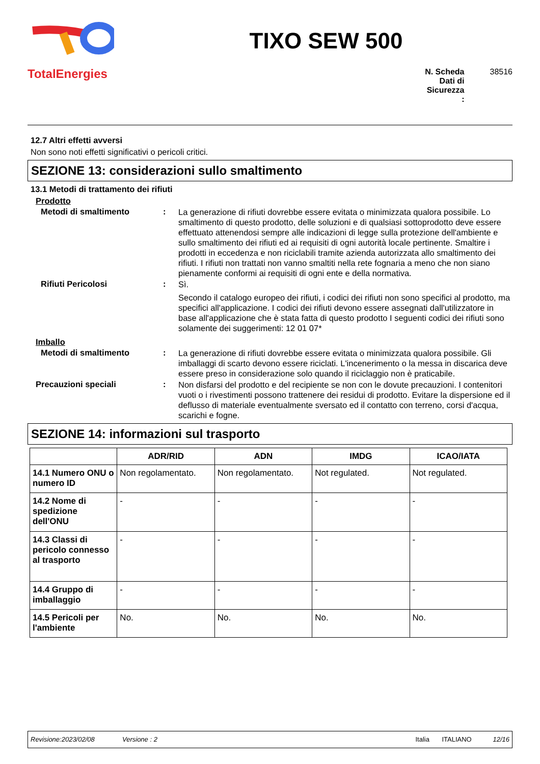TotalEnergies
TIXO SEW 500
N. Scheda Dati di Sicurezza : 38516
12.7 Altri effetti avversi
Non sono noti effetti significativi o pericoli critici.
SEZIONE 13: considerazioni sullo smaltimento
13.1 Metodi di trattamento dei rifiuti
Prodotto
Metodi di smaltimento :
La generazione di rifiuti dovrebbe essere evitata o minimizzata qualora possibile. Lo smaltimento di questo prodotto, delle soluzioni e di qualsiasi sottoprodotto deve essere effettuato attenendosi sempre alle indicazioni di legge sulla protezione dell'ambiente e sullo smaltimento dei rifiuti ed ai requisiti di ogni autorità locale pertinente. Smaltire i prodotti in eccedenza e non riciclabili tramite azienda autorizzata allo smaltimento dei rifiuti. I rifiuti non trattati non vanno smaltiti nella rete fognaria a meno che non siano pienamente conformi ai requisiti di ogni ente e della normativa.
Rifiuti Pericolosi :
Sì.
Secondo il catalogo europeo dei rifiuti, i codici dei rifiuti non sono specifici al prodotto, ma specifici all'applicazione. I codici dei rifiuti devono essere assegnati dall'utilizzatore in base all'applicazione che è stata fatta di questo prodotto I seguenti codici dei rifiuti sono solamente dei suggerimenti: 12 01 07*
Imballo
Metodi di smaltimento :
La generazione di rifiuti dovrebbe essere evitata o minimizzata qualora possibile. Gli imballaggi di scarto devono essere riciclati. L'incenerimento o la messa in discarica deve essere preso in considerazione solo quando il riciclaggio non è praticabile.
Precauzioni speciali :
Non disfarsi del prodotto e del recipiente se non con le dovute precauzioni. I contenitori vuoti o i rivestimenti possono trattenere dei residui di prodotto. Evitare la dispersione ed il deflusso di materiale eventualmente sversato ed il contatto con terreno, corsi d'acqua, scarichi e fogne.
SEZIONE 14: informazioni sul trasporto
| | ADR/RID | ADN | IMDG | ICAO/IATA |
| --- | --- | --- | --- | --- |
| 14.1 Numero ONU o numero ID | Non regolamentato. | Non regolamentato. | Not regulated. | Not regulated. |
| 14.2 Nome di spedizione dell'ONU | - | - | - | - |
| 14.3 Classi di pericolo connesso al trasporto | - | - | - | - |
| 14.4 Gruppo di imballaggio | - | - | - | - |
| 14.5 Pericoli per l'ambiente | No. | No. | No. | No. |
Revisione:2023/02/08 Versione : 2 Italia ITALIANO 12/16